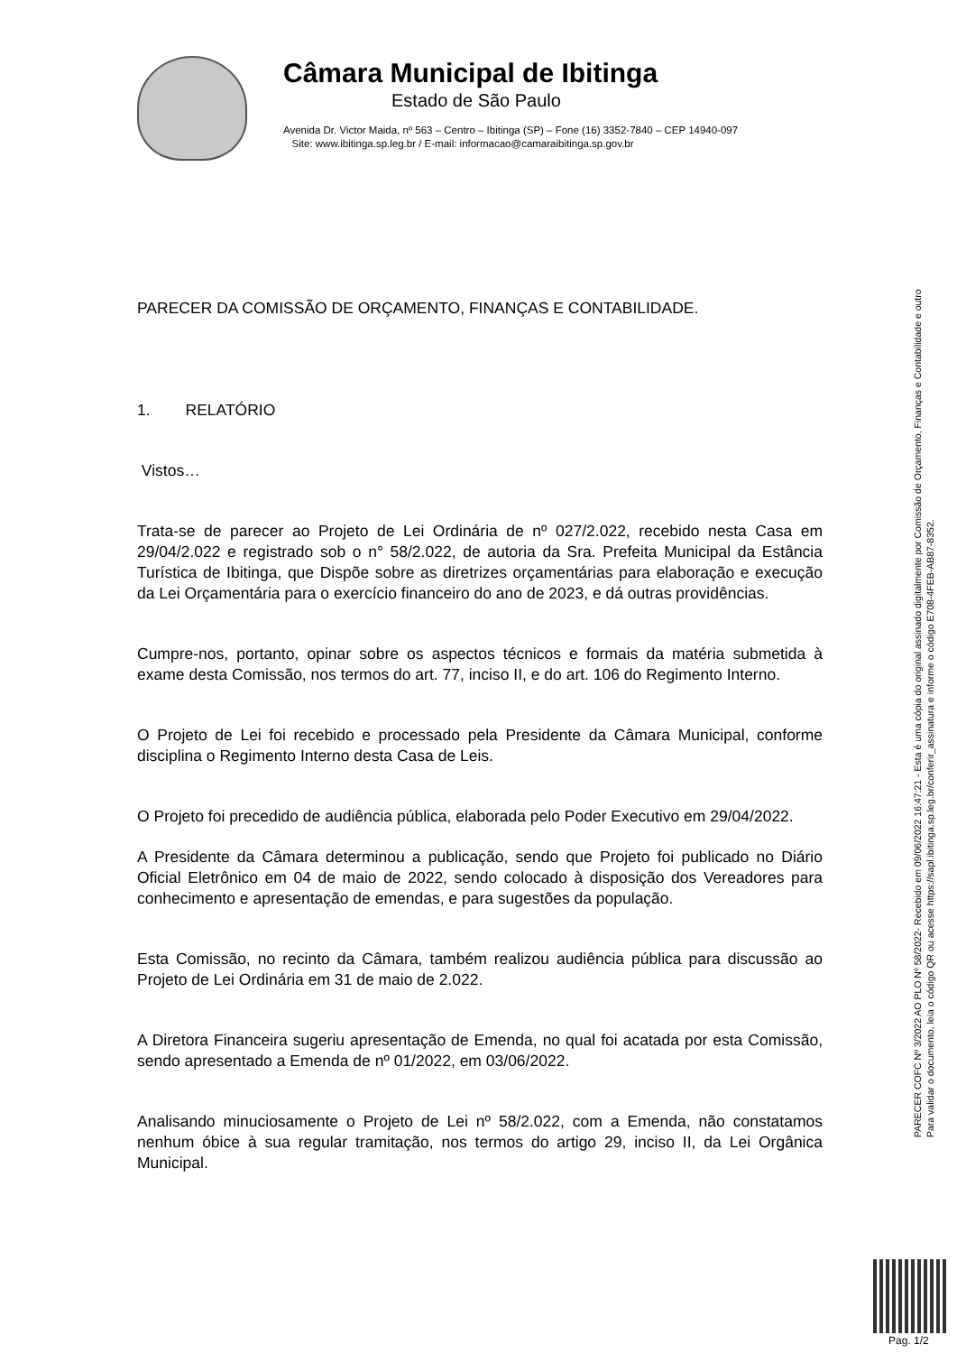Câmara Municipal de Ibitinga
Estado de São Paulo
Avenida Dr. Victor Maida, nº 563 – Centro – Ibitinga (SP) – Fone (16) 3352-7840 – CEP 14940-097
Site: www.ibitinga.sp.leg.br / E-mail: informacao@camaraibitinga.sp.gov.br
PARECER DA COMISSÃO DE ORÇAMENTO, FINANÇAS E CONTABILIDADE.
1. RELATÓRIO
Vistos…
Trata-se de parecer ao Projeto de Lei Ordinária de nº 027/2.022, recebido nesta Casa em 29/04/2.022 e registrado sob o n° 58/2.022, de autoria da Sra. Prefeita Municipal da Estância Turística de Ibitinga, que Dispõe sobre as diretrizes orçamentárias para elaboração e execução da Lei Orçamentária para o exercício financeiro do ano de 2023, e dá outras providências.
Cumpre-nos, portanto, opinar sobre os aspectos técnicos e formais da matéria submetida à exame desta Comissão, nos termos do art. 77, inciso II, e do art. 106 do Regimento Interno.
O Projeto de Lei foi recebido e processado pela Presidente da Câmara Municipal, conforme disciplina o Regimento Interno desta Casa de Leis.
O Projeto foi precedido de audiência pública, elaborada pelo Poder Executivo em 29/04/2022.
A Presidente da Câmara determinou a publicação, sendo que Projeto foi publicado no Diário Oficial Eletrônico em 04 de maio de 2022, sendo colocado à disposição dos Vereadores para conhecimento e apresentação de emendas, e para sugestões da população.
Esta Comissão, no recinto da Câmara, também realizou audiência pública para discussão ao Projeto de Lei Ordinária em 31 de maio de 2.022.
A Diretora Financeira sugeriu apresentação de Emenda, no qual foi acatada por esta Comissão, sendo apresentado a Emenda de nº 01/2022, em 03/06/2022.
Analisando minuciosamente o Projeto de Lei nº 58/2.022, com a Emenda, não constatamos nenhum óbice à sua regular tramitação, nos termos do artigo 29, inciso II, da Lei Orgânica Municipal.
PARECER COFC Nº 3/2022 AO PLO Nº 58/2022- Recebido em 09/06/2022 16:47:21 - Esta é uma cópia do original assinado digitalmente por Comissão de Orçamento, Finanças e Contabilidade e outro
Para validar o documento, leia o código QR ou acesse https://sapl.ibitinga.sp.leg.br/conferir_assinatura e informe o código E708-4FEB-AB87-8352.
Pag. 1/2